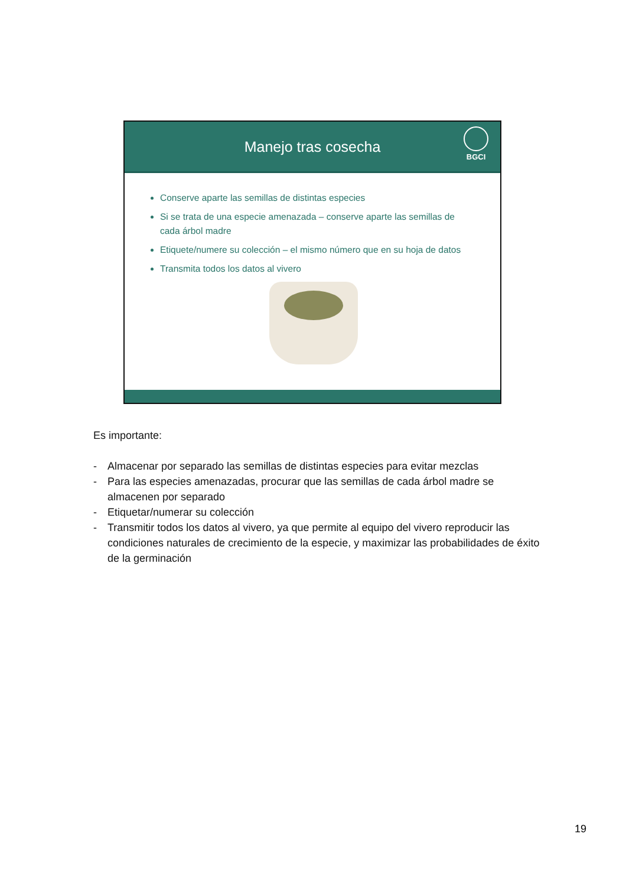Manejo tras cosecha
BGCI
Conserve aparte las semillas de distintas especies
Si se trata de una especie amenazada – conserve aparte las semillas de cada árbol madre
Etiquete/numere su colección – el mismo número que en su hoja de datos
Transmita todos los datos al vivero
Es importante:
- Almacenar por separado las semillas de distintas especies para evitar mezclas
- Para las especies amenazadas, procurar que las semillas de cada árbol madre se almacenen por separado
- Etiquetar/numerar su colección
- Transmitir todos los datos al vivero, ya que permite al equipo del vivero reproducir las condiciones naturales de crecimiento de la especie, y maximizar las probabilidades de éxito de la germinación
19